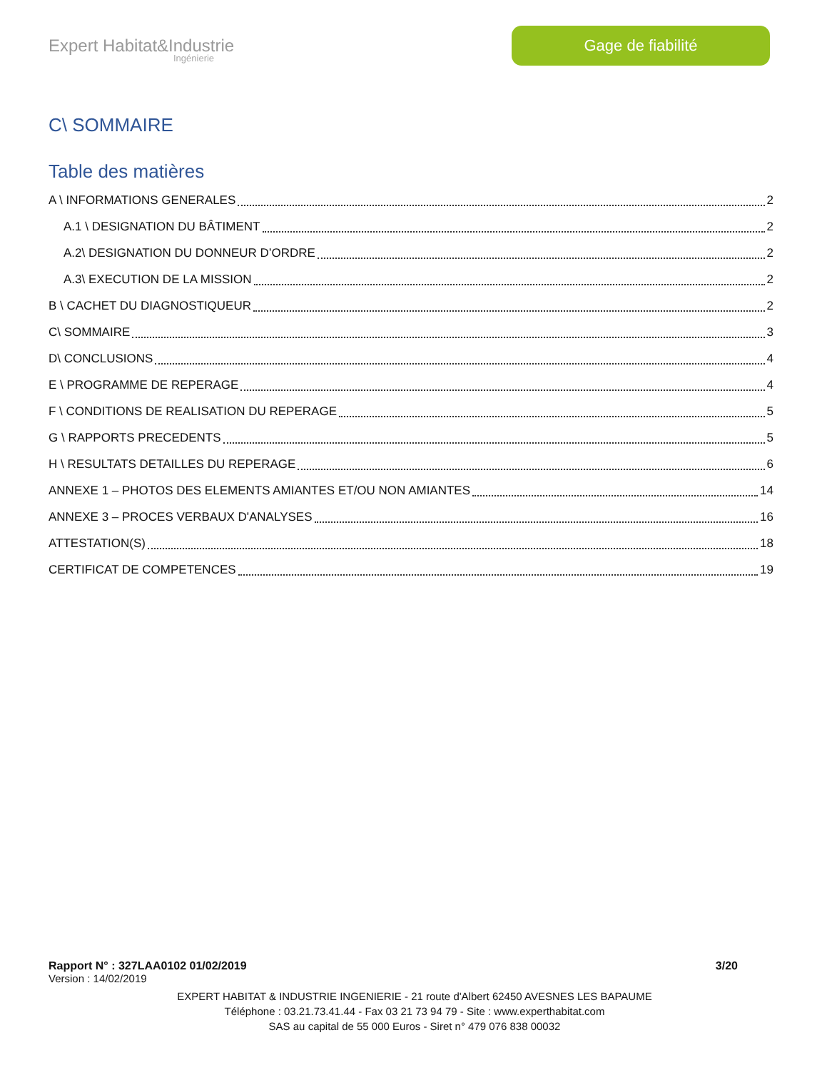Expert Habitat&Industrie
Ingénierie
Gage de fiabilité
C\ SOMMAIRE
Table des matières
A \ INFORMATIONS GENERALES 2
A.1 \ DESIGNATION DU BÂTIMENT 2
A.2\ DESIGNATION DU DONNEUR D’ORDRE 2
A.3\ EXECUTION DE LA MISSION 2
B \ CACHET DU DIAGNOSTIQUEUR 2
C\ SOMMAIRE 3
D\ CONCLUSIONS 4
E \ PROGRAMME DE REPERAGE 4
F \ CONDITIONS DE REALISATION DU REPERAGE 5
G \ RAPPORTS PRECEDENTS 5
H \ RESULTATS DETAILLES DU REPERAGE 6
ANNEXE 1 – PHOTOS DES ELEMENTS AMIANTES ET/OU NON AMIANTES 14
ANNEXE 3 – PROCES VERBAUX D'ANALYSES 16
ATTESTATION(S) 18
CERTIFICAT DE COMPETENCES 19
Rapport N° : 327LAA0102 01/02/2019 3/20
Version : 14/02/2019
EXPERT HABITAT & INDUSTRIE INGENIERIE - 21 route d'Albert 62450 AVESNES LES BAPAUME
Téléphone : 03.21.73.41.44 - Fax 03 21 73 94 79 - Site : www.experthabitat.com
SAS au capital de 55 000 Euros - Siret n° 479 076 838 00032